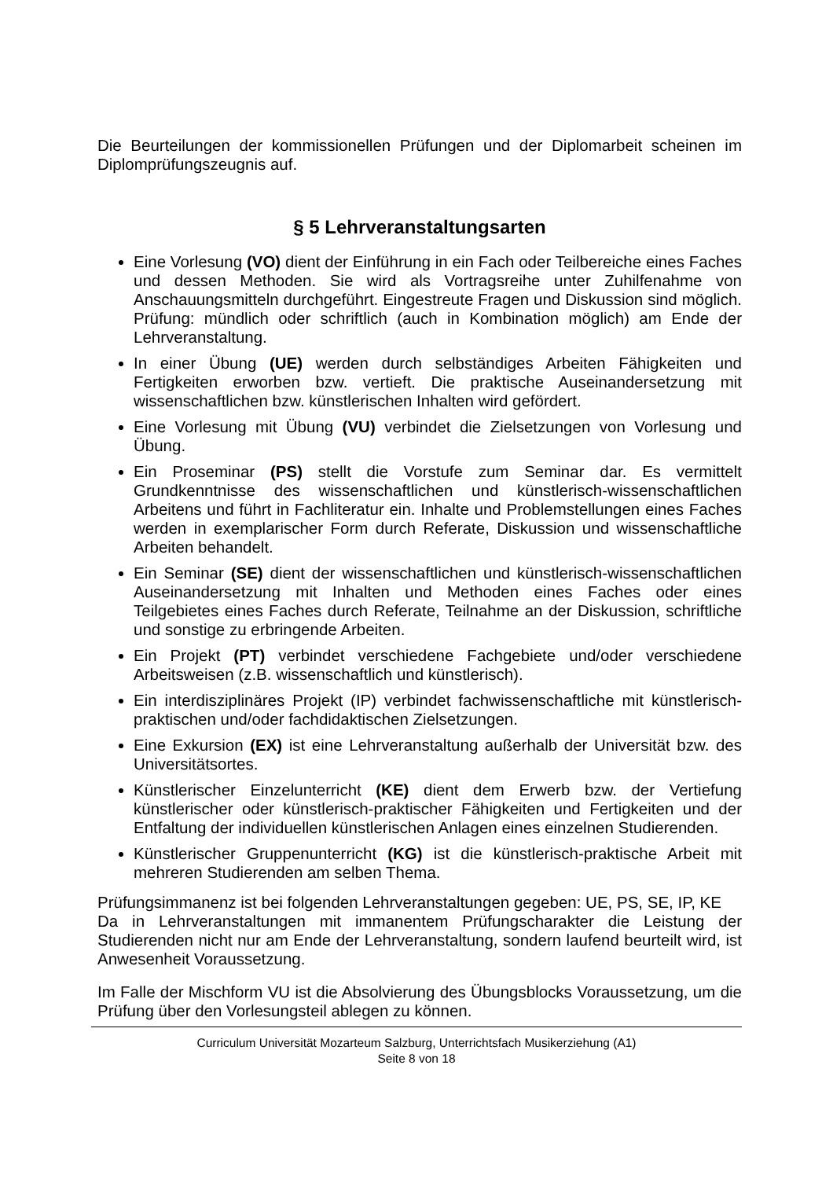Die Beurteilungen der kommissionellen Prüfungen und der Diplomarbeit scheinen im Diplomprüfungszeugnis auf.
§ 5 Lehrveranstaltungsarten
Eine Vorlesung (VO) dient der Einführung in ein Fach oder Teilbereiche eines Faches und dessen Methoden. Sie wird als Vortragsreihe unter Zuhilfenahme von Anschauungsmitteln durchgeführt. Eingestreute Fragen und Diskussion sind möglich. Prüfung: mündlich oder schriftlich (auch in Kombination möglich) am Ende der Lehrveranstaltung.
In einer Übung (UE) werden durch selbständiges Arbeiten Fähigkeiten und Fertigkeiten erworben bzw. vertieft. Die praktische Auseinandersetzung mit wissenschaftlichen bzw. künstlerischen Inhalten wird gefördert.
Eine Vorlesung mit Übung (VU) verbindet die Zielsetzungen von Vorlesung und Übung.
Ein Proseminar (PS) stellt die Vorstufe zum Seminar dar. Es vermittelt Grundkenntnisse des wissenschaftlichen und künstlerisch-wissenschaftlichen Arbeitens und führt in Fachliteratur ein. Inhalte und Problemstellungen eines Faches werden in exemplarischer Form durch Referate, Diskussion und wissenschaftliche Arbeiten behandelt.
Ein Seminar (SE) dient der wissenschaftlichen und künstlerisch-wissenschaftlichen Auseinandersetzung mit Inhalten und Methoden eines Faches oder eines Teilgebietes eines Faches durch Referate, Teilnahme an der Diskussion, schriftliche und sonstige zu erbringende Arbeiten.
Ein Projekt (PT) verbindet verschiedene Fachgebiete und/oder verschiedene Arbeitsweisen (z.B. wissenschaftlich und künstlerisch).
Ein interdisziplinäres Projekt (IP) verbindet fachwissenschaftliche mit künstlerisch-praktischen und/oder fachdidaktischen Zielsetzungen.
Eine Exkursion (EX) ist eine Lehrveranstaltung außerhalb der Universität bzw. des Universitätsortes.
Künstlerischer Einzelunterricht (KE) dient dem Erwerb bzw. der Vertiefung künstlerischer oder künstlerisch-praktischer Fähigkeiten und Fertigkeiten und der Entfaltung der individuellen künstlerischen Anlagen eines einzelnen Studierenden.
Künstlerischer Gruppenunterricht (KG) ist die künstlerisch-praktische Arbeit mit mehreren Studierenden am selben Thema.
Prüfungsimmanenz ist bei folgenden Lehrveranstaltungen gegeben: UE, PS, SE, IP, KE
Da in Lehrveranstaltungen mit immanentem Prüfungscharakter die Leistung der Studierenden nicht nur am Ende der Lehrveranstaltung, sondern laufend beurteilt wird, ist Anwesenheit Voraussetzung.
Im Falle der Mischform VU ist die Absolvierung des Übungsblocks Voraussetzung, um die Prüfung über den Vorlesungsteil ablegen zu können.
Curriculum Universität Mozarteum Salzburg, Unterrichtsfach Musikerziehung (A1)
Seite 8 von 18